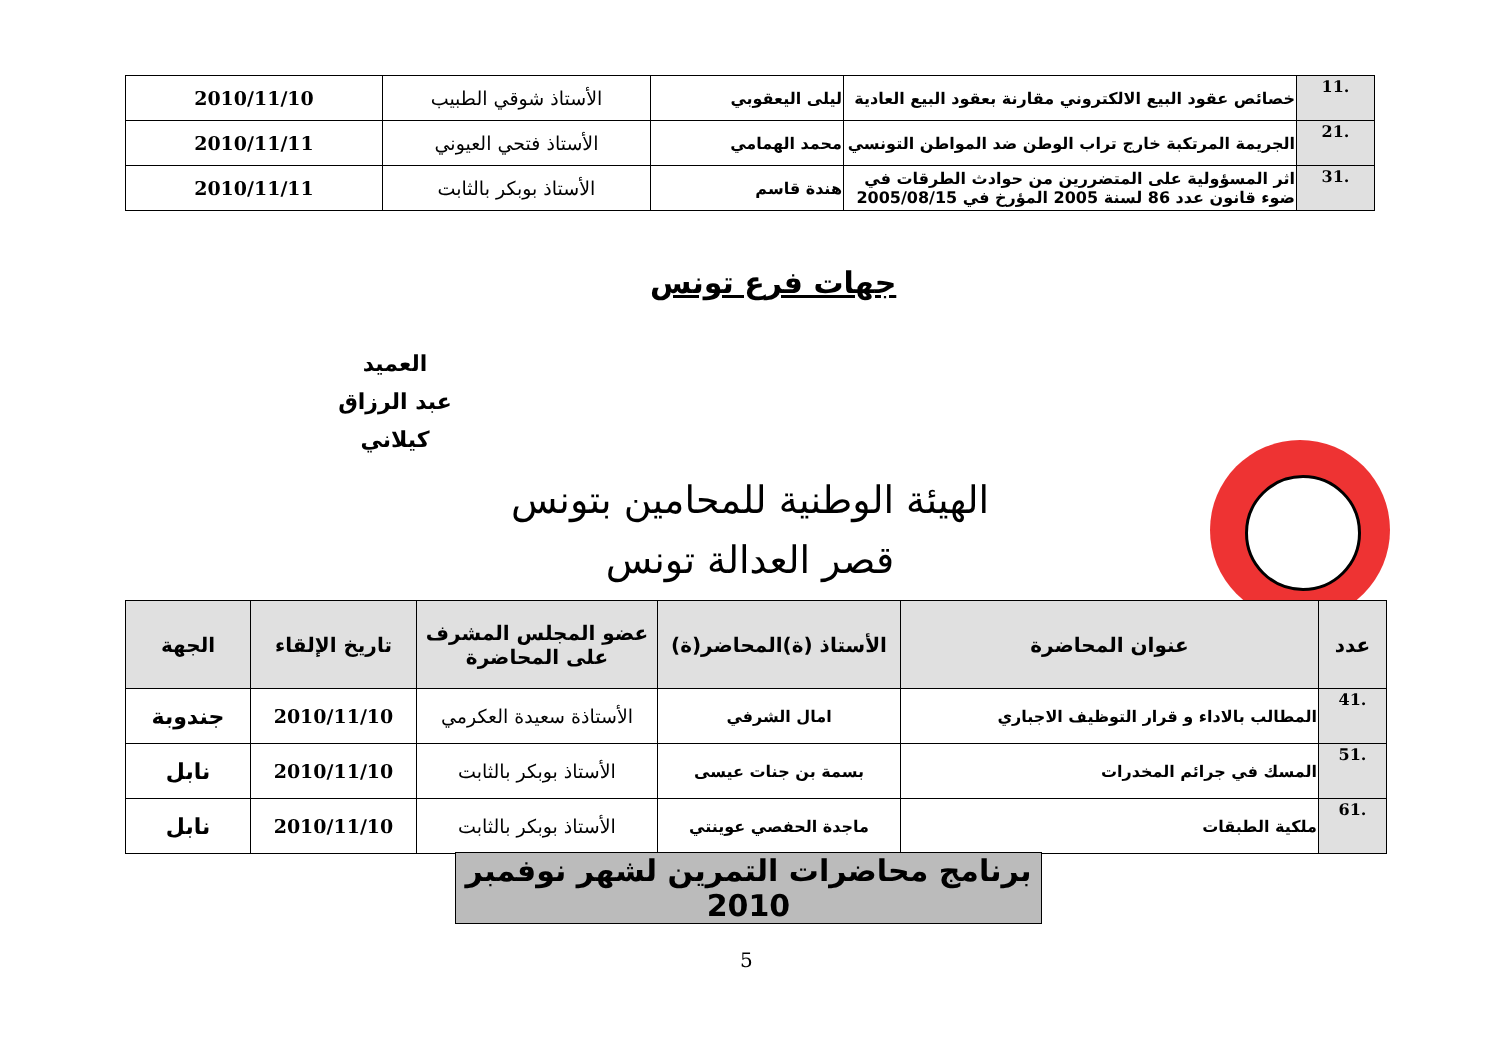| .11 | خصائص عقود البيع الالكتروني مقارنة بعقود البيع العادية | ليلى اليعقوبي | الأستاذ شوقي الطبيب | 2010/11/10 |
| .21 | الجريمة المرتكبة خارج تراب الوطن ضد المواطن التونسي | محمد الهمامي | الأستاذ فتحي العيوني | 2010/11/11 |
| .31 | اثر المسؤولية على المتضررين من حوادث الطرقات في ضوء قانون عدد 86 لسنة 2005 المؤرخ في 2005/08/15 | هندة قاسم | الأستاذ بوبكر بالثابت | 2010/11/11 |
جهات فرع تونس
العميد
عبد الرزاق كيلاني
الهيئة الوطنية للمحامين بتونس
قصر العدالة تونس
| عدد | عنوان المحاضرة | الأستاذ (ة)المحاضر(ة) | عضو المجلس المشرف على المحاضرة | تاريخ الإلقاء | الجهة |
| --- | --- | --- | --- | --- | --- |
| .41 | المطالب بالاداء و قرار التوظيف الاجباري | امال الشرفي | الأستاذة سعيدة العكرمي | 2010/11/10 | جندوبة |
| .51 | المسك في جرائم المخدرات | بسمة بن جنات عيسى | الأستاذ بوبكر بالثابت | 2010/11/10 | نابل |
| .61 | ملكية الطبقات | ماجدة الحفصي عوينتي | الأستاذ بوبكر بالثابت | 2010/11/10 | نابل |
برنامج محاضرات التمرين لشهر نوفمبر 2010
5